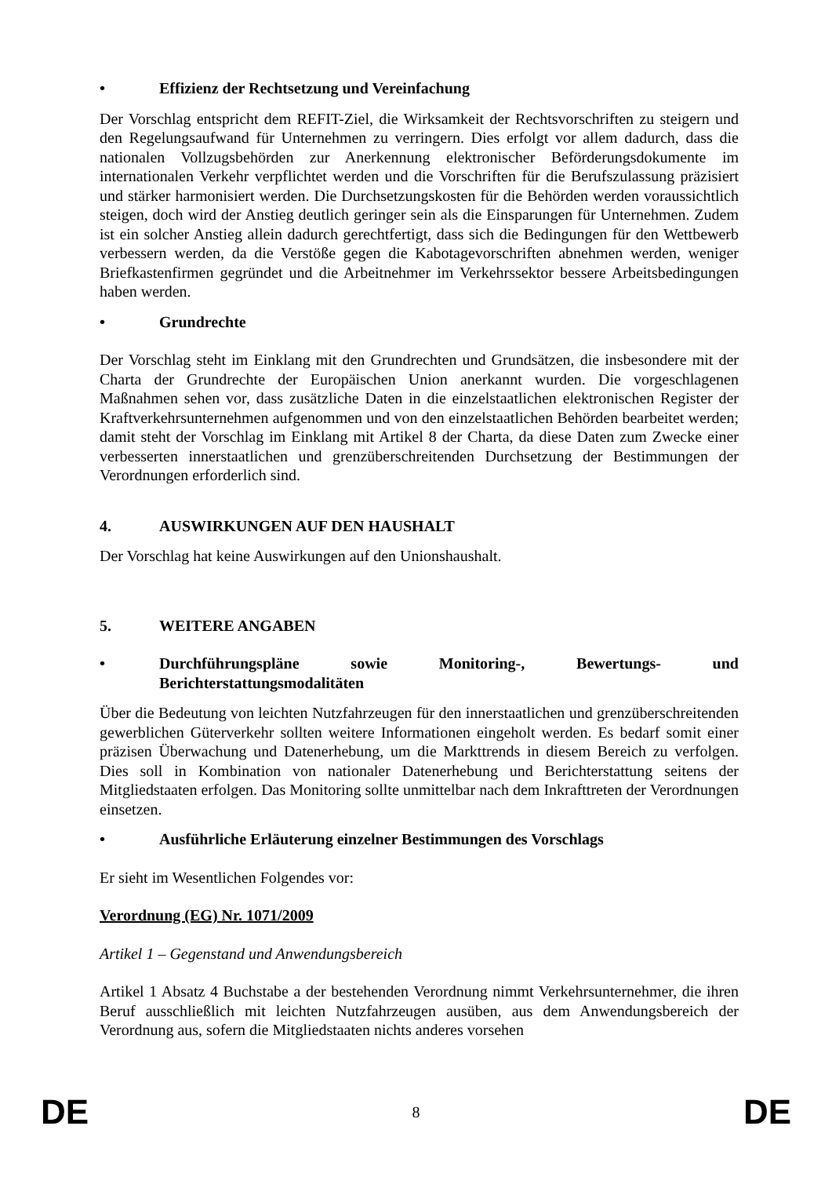• Effizienz der Rechtsetzung und Vereinfachung
Der Vorschlag entspricht dem REFIT-Ziel, die Wirksamkeit der Rechtsvorschriften zu steigern und den Regelungsaufwand für Unternehmen zu verringern. Dies erfolgt vor allem dadurch, dass die nationalen Vollzugsbehörden zur Anerkennung elektronischer Beförderungsdokumente im internationalen Verkehr verpflichtet werden und die Vorschriften für die Berufszulassung präzisiert und stärker harmonisiert werden. Die Durchsetzungskosten für die Behörden werden voraussichtlich steigen, doch wird der Anstieg deutlich geringer sein als die Einsparungen für Unternehmen. Zudem ist ein solcher Anstieg allein dadurch gerechtfertigt, dass sich die Bedingungen für den Wettbewerb verbessern werden, da die Verstöße gegen die Kabotagevorschriften abnehmen werden, weniger Briefkastenfirmen gegründet und die Arbeitnehmer im Verkehrssektor bessere Arbeitsbedingungen haben werden.
• Grundrechte
Der Vorschlag steht im Einklang mit den Grundrechten und Grundsätzen, die insbesondere mit der Charta der Grundrechte der Europäischen Union anerkannt wurden. Die vorgeschlagenen Maßnahmen sehen vor, dass zusätzliche Daten in die einzelstaatlichen elektronischen Register der Kraftverkehrsunternehmen aufgenommen und von den einzelstaatlichen Behörden bearbeitet werden; damit steht der Vorschlag im Einklang mit Artikel 8 der Charta, da diese Daten zum Zwecke einer verbesserten innerstaatlichen und grenzüberschreitenden Durchsetzung der Bestimmungen der Verordnungen erforderlich sind.
4. AUSWIRKUNGEN AUF DEN HAUSHALT
Der Vorschlag hat keine Auswirkungen auf den Unionshaushalt.
5. WEITERE ANGABEN
• Durchführungspläne sowie Monitoring-, Bewertungs- und Berichterstattungsmodalitäten
Über die Bedeutung von leichten Nutzfahrzeugen für den innerstaatlichen und grenzüberschreitenden gewerblichen Güterverkehr sollten weitere Informationen eingeholt werden. Es bedarf somit einer präzisen Überwachung und Datenerhebung, um die Markttrends in diesem Bereich zu verfolgen. Dies soll in Kombination von nationaler Datenerhebung und Berichterstattung seitens der Mitgliedstaaten erfolgen. Das Monitoring sollte unmittelbar nach dem Inkrafttreten der Verordnungen einsetzen.
• Ausführliche Erläuterung einzelner Bestimmungen des Vorschlags
Er sieht im Wesentlichen Folgendes vor:
Verordnung (EG) Nr. 1071/2009
Artikel 1 – Gegenstand und Anwendungsbereich
Artikel 1 Absatz 4 Buchstabe a der bestehenden Verordnung nimmt Verkehrsunternehmer, die ihren Beruf ausschließlich mit leichten Nutzfahrzeugen ausüben, aus dem Anwendungsbereich der Verordnung aus, sofern die Mitgliedstaaten nichts anderes vorsehen
DE 8 DE